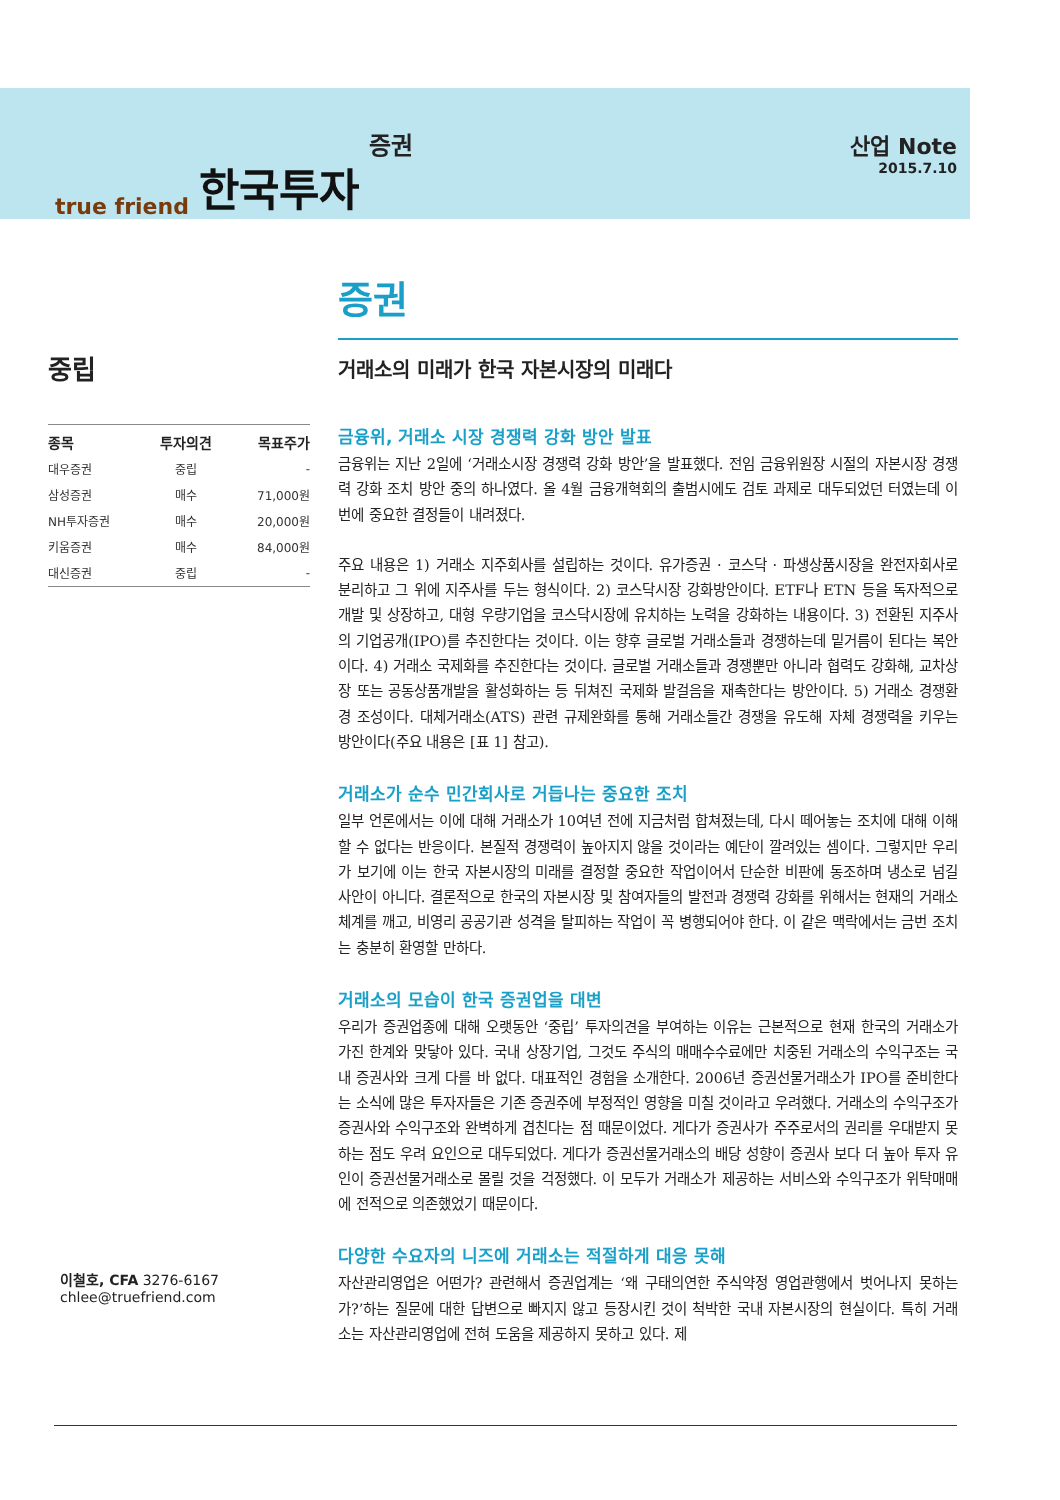true friend 한국투자 증권 산업 Note
2015.7.10
중립
| 종목 | 투자의견 | 목표주가 |
| --- | --- | --- |
| 대우증권 | 중립 | - |
| 삼성증권 | 매수 | 71,000원 |
| NH투자증권 | 매수 | 20,000원 |
| 키움증권 | 매수 | 84,000원 |
| 대신증권 | 중립 | - |
이철호, CFA 3276-6167
chlee@truefriend.com
증권
거래소의 미래가 한국 자본시장의 미래다
금융위, 거래소 시장 경쟁력 강화 방안 발표
금융위는 지난 2일에 ‘거래소시장 경쟁력 강화 방안’을 발표했다. 전임 금융위원장 시절의 자본시장 경쟁력 강화 조치 방안 중의 하나였다. 올 4월 금융개혁회의 출범시에도 검토 과제로 대두되었던 터였는데 이번에 중요한 결정들이 내려졌다.
주요 내용은 1) 거래소 지주회사를 설립하는 것이다. 유가증권 · 코스닥 · 파생상품시장을 완전자회사로 분리하고 그 위에 지주사를 두는 형식이다. 2) 코스닥시장 강화방안이다. ETF나 ETN 등을 독자적으로 개발 및 상장하고, 대형 우량기업을 코스닥시장에 유치하는 노력을 강화하는 내용이다. 3) 전환된 지주사의 기업공개(IPO)를 추진한다는 것이다. 이는 향후 글로벌 거래소들과 경쟁하는데 밑거름이 된다는 복안이다. 4) 거래소 국제화를 추진한다는 것이다. 글로벌 거래소들과 경쟁뿐만 아니라 협력도 강화해, 교차상장 또는 공동상품개발을 활성화하는 등 뒤쳐진 국제화 발걸음을 재촉한다는 방안이다. 5) 거래소 경쟁환경 조성이다. 대체거래소(ATS) 관련 규제완화를 통해 거래소들간 경쟁을 유도해 자체 경쟁력을 키우는 방안이다(주요 내용은 [표 1] 참고).
거래소가 순수 민간회사로 거듭나는 중요한 조치
일부 언론에서는 이에 대해 거래소가 10여년 전에 지금처럼 합쳐졌는데, 다시 떼어놓는 조치에 대해 이해할 수 없다는 반응이다. 본질적 경쟁력이 높아지지 않을 것이라는 예단이 깔려있는 셈이다. 그렇지만 우리가 보기에 이는 한국 자본시장의 미래를 결정할 중요한 작업이어서 단순한 비판에 동조하며 냉소로 넘길 사안이 아니다. 결론적으로 한국의 자본시장 및 참여자들의 발전과 경쟁력 강화를 위해서는 현재의 거래소 체계를 깨고, 비영리 공공기관 성격을 탈피하는 작업이 꼭 병행되어야 한다. 이 같은 맥락에서는 금번 조치는 충분히 환영할 만하다.
거래소의 모습이 한국 증권업을 대변
우리가 증권업종에 대해 오랫동안 ‘중립’ 투자의견을 부여하는 이유는 근본적으로 현재 한국의 거래소가 가진 한계와 맞닿아 있다. 국내 상장기업, 그것도 주식의 매매수수료에만 치중된 거래소의 수익구조는 국내 증권사와 크게 다를 바 없다. 대표적인 경험을 소개한다. 2006년 증권선물거래소가 IPO를 준비한다는 소식에 많은 투자자들은 기존 증권주에 부정적인 영향을 미칠 것이라고 우려했다. 거래소의 수익구조가 증권사와 수익구조와 완벽하게 겹친다는 점 때문이었다. 게다가 증권사가 주주로서의 권리를 우대받지 못하는 점도 우려 요인으로 대두되었다. 게다가 증권선물거래소의 배당 성향이 증권사 보다 더 높아 투자 유인이 증권선물거래소로 몰릴 것을 걱정했다. 이 모두가 거래소가 제공하는 서비스와 수익구조가 위탁매매에 전적으로 의존했었기 때문이다.
다양한 수요자의 니즈에 거래소는 적절하게 대응 못해
자산관리영업은 어떤가? 관련해서 증권업계는 ‘왜 구태의연한 주식약정 영업관행에서 벗어나지 못하는가?’하는 질문에 대한 답변으로 빠지지 않고 등장시킨 것이 척박한 국내 자본시장의 현실이다. 특히 거래소는 자산관리영업에 전혀 도움을 제공하지 못하고 있다. 제